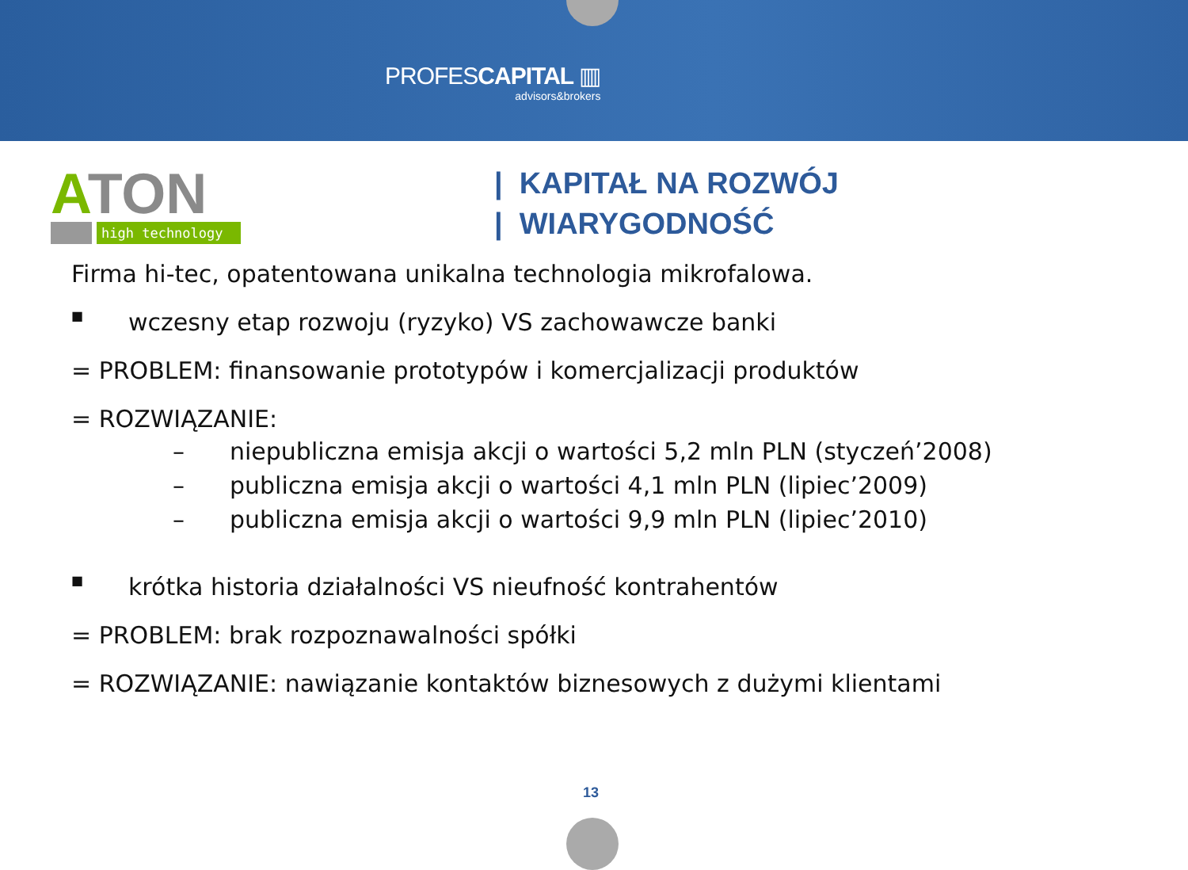PROFESCAPITAL ▥
advisors&brokers
ATON
high technology
| KAPITAŁ NA ROZWÓJ
| WIARYGODNOŚĆ
Firma hi-tec, opatentowana unikalna technologia mikrofalowa.
■ wczesny etap rozwoju (ryzyko) VS zachowawcze banki
= PROBLEM: finansowanie prototypów i komercjalizacji produktów
= ROZWIĄZANIE:
– niepubliczna emisja akcji o wartości 5,2 mln PLN (styczeń’2008)
– publiczna emisja akcji o wartości 4,1 mln PLN (lipiec’2009)
– publiczna emisja akcji o wartości 9,9 mln PLN (lipiec’2010)
■ krótka historia działalności VS nieufność kontrahentów
= PROBLEM: brak rozpoznawalności spółki
= ROZWIĄZANIE: nawiązanie kontaktów biznesowych z dużymi klientami
13